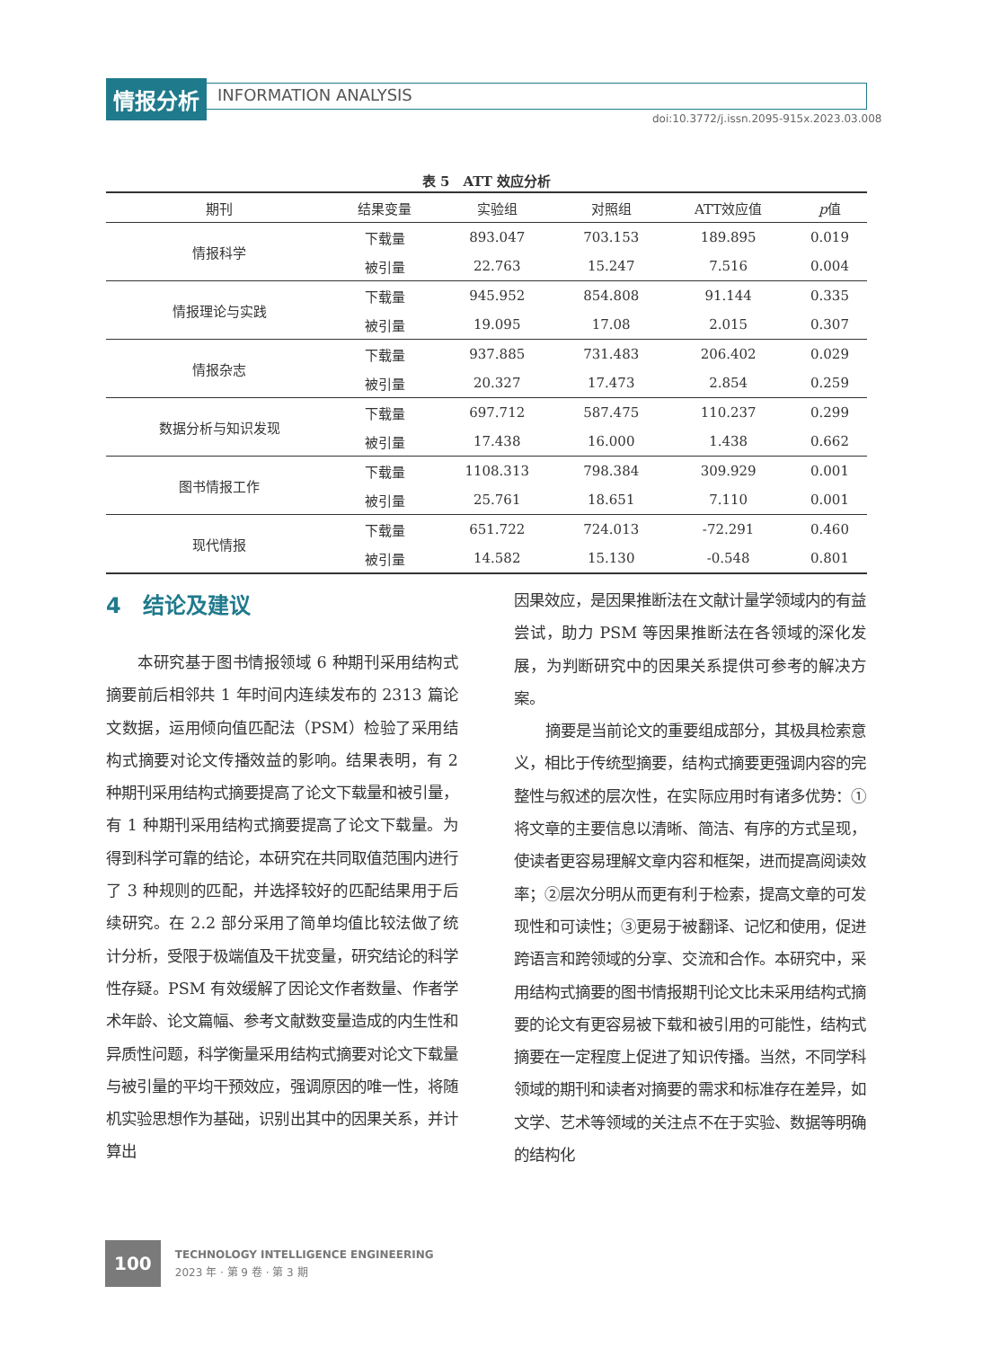情报分析 INFORMATION ANALYSIS
doi:10.3772/j.issn.2095-915x.2023.03.008
表 5　ATT 效应分析
| 期刊 | 结果变量 | 实验组 | 对照组 | ATT效应值 | p 值 |
| --- | --- | --- | --- | --- | --- |
| 情报科学 | 下载量 | 893.047 | 703.153 | 189.895 | 0.019 |
| | 被引量 | 22.763 | 15.247 | 7.516 | 0.004 |
| 情报理论与实践 | 下载量 | 945.952 | 854.808 | 91.144 | 0.335 |
| | 被引量 | 19.095 | 17.08 | 2.015 | 0.307 |
| 情报杂志 | 下载量 | 937.885 | 731.483 | 206.402 | 0.029 |
| | 被引量 | 20.327 | 17.473 | 2.854 | 0.259 |
| 数据分析与知识发现 | 下载量 | 697.712 | 587.475 | 110.237 | 0.299 |
| | 被引量 | 17.438 | 16.000 | 1.438 | 0.662 |
| 图书情报工作 | 下载量 | 1108.313 | 798.384 | 309.929 | 0.001 |
| | 被引量 | 25.761 | 18.651 | 7.110 | 0.001 |
| 现代情报 | 下载量 | 651.722 | 724.013 | -72.291 | 0.460 |
| | 被引量 | 14.582 | 15.130 | -0.548 | 0.801 |
4　结论及建议
本研究基于图书情报领域 6 种期刊采用结构式摘要前后相邻共 1 年时间内连续发布的 2313 篇论文数据，运用倾向值匹配法（PSM）检验了采用结构式摘要对论文传播效益的影响。结果表明，有 2 种期刊采用结构式摘要提高了论文下载量和被引量，有 1 种期刊采用结构式摘要提高了论文下载量。为得到科学可靠的结论，本研究在共同取值范围内进行了 3 种规则的匹配，并选择较好的匹配结果用于后续研究。在 2.2 部分采用了简单均值比较法做了统计分析，受限于极端值及干扰变量，研究结论的科学性存疑。PSM 有效缓解了因论文作者数量、作者学术年龄、论文篇幅、参考文献数变量造成的内生性和异质性问题，科学衡量采用结构式摘要对论文下载量与被引量的平均干预效应，强调原因的唯一性，将随机实验思想作为基础，识别出其中的因果关系，并计算出
因果效应，是因果推断法在文献计量学领域内的有益尝试，助力 PSM 等因果推断法在各领域的深化发展，为判断研究中的因果关系提供可参考的解决方案。
摘要是当前论文的重要组成部分，其极具检索意义，相比于传统型摘要，结构式摘要更强调内容的完整性与叙述的层次性，在实际应用时有诸多优势：①将文章的主要信息以清晰、简洁、有序的方式呈现，使读者更容易理解文章内容和框架，进而提高阅读效率；②层次分明从而更有利于检索，提高文章的可发现性和可读性；③更易于被翻译、记忆和使用，促进跨语言和跨领域的分享、交流和合作。本研究中，采用结构式摘要的图书情报期刊论文比未采用结构式摘要的论文有更容易被下载和被引用的可能性，结构式摘要在一定程度上促进了知识传播。当然，不同学科领域的期刊和读者对摘要的需求和标准存在差异，如文学、艺术等领域的关注点不在于实验、数据等明确的结构化
100
TECHNOLOGY INTELLIGENCE ENGINEERING
2023 年 · 第 9 卷 · 第 3 期